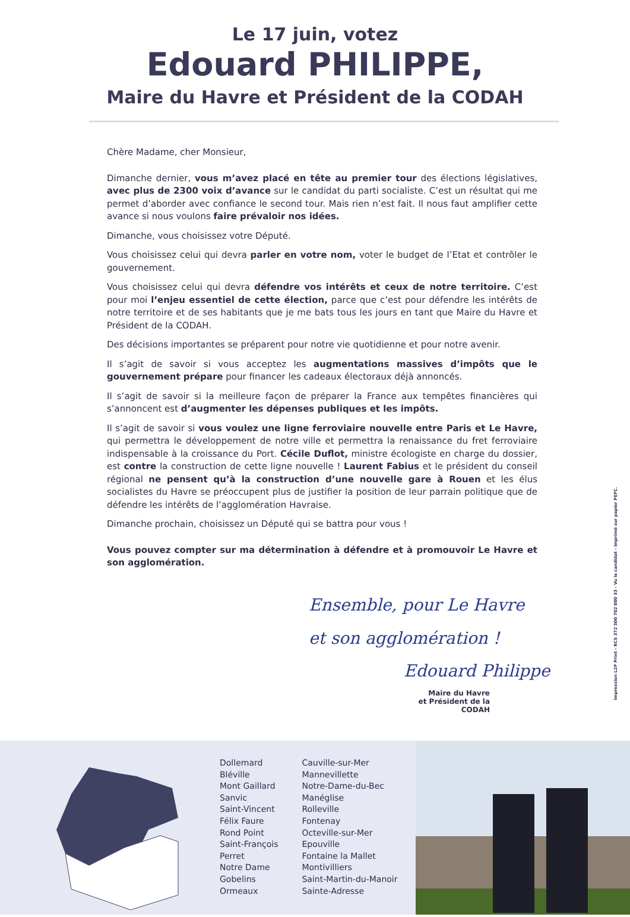Le 17 juin, votez
Edouard PHILIPPE,
Maire du Havre et Président de la CODAH
Chère Madame, cher Monsieur,
Dimanche dernier, vous m’avez placé en tête au premier tour des élections législatives, avec plus de 2300 voix d’avance sur le candidat du parti socialiste. C’est un résultat qui me permet d’aborder avec confiance le second tour. Mais rien n’est fait. Il nous faut amplifier cette avance si nous voulons faire prévaloir nos idées.
Dimanche, vous choisissez votre Député.
Vous choisissez celui qui devra parler en votre nom, voter le budget de l’Etat et contrôler le gouvernement.
Vous choisissez celui qui devra défendre vos intérêts et ceux de notre territoire. C’est pour moi l’enjeu essentiel de cette élection, parce que c’est pour défendre les intérêts de notre territoire et de ses habitants que je me bats tous les jours en tant que Maire du Havre et Président de la CODAH.
Des décisions importantes se préparent pour notre vie quotidienne et pour notre avenir.
Il s’agit de savoir si vous acceptez les augmentations massives d’impôts que le gouvernement prépare pour financer les cadeaux électoraux déjà annoncés.
Il s’agit de savoir si la meilleure façon de préparer la France aux tempêtes financières qui s’annoncent est d’augmenter les dépenses publiques et les impôts.
Il s’agit de savoir si vous voulez une ligne ferroviaire nouvelle entre Paris et Le Havre, qui permettra le développement de notre ville et permettra la renaissance du fret ferroviaire indispensable à la croissance du Port. Cécile Duflot, ministre écologiste en charge du dossier, est contre la construction de cette ligne nouvelle ! Laurent Fabius et le président du conseil régional ne pensent qu’à la construction d’une nouvelle gare à Rouen et les élus socialistes du Havre se préoccupent plus de justifier la position de leur parrain politique que de défendre les intérêts de l’agglomération Havraise.
Dimanche prochain, choisissez un Député qui se battra pour vous !
Vous pouvez compter sur ma détermination à défendre et à promouvoir Le Havre et son agglomération.
Ensemble, pour Le Havre
et son agglomération !
Edouard Philippe
Maire du Havre
et Président de la CODAH
Impression L2P Print - RCS 372 500 702 000 33 - Vu le candidat - Imprimé sur papier PEFC.
Dollemard
Bléville
Mont Gaillard
Sanvic
Saint-Vincent
Félix Faure
Rond Point
Saint-François
Perret
Notre Dame
Gobelins
Ormeaux
Cauville-sur-Mer
Mannevillette
Notre-Dame-du-Bec
Manéglise
Rolleville
Fontenay
Octeville-sur-Mer
Epouville
Fontaine la Mallet
Montivilliers
Saint-Martin-du-Manoir
Sainte-Adresse